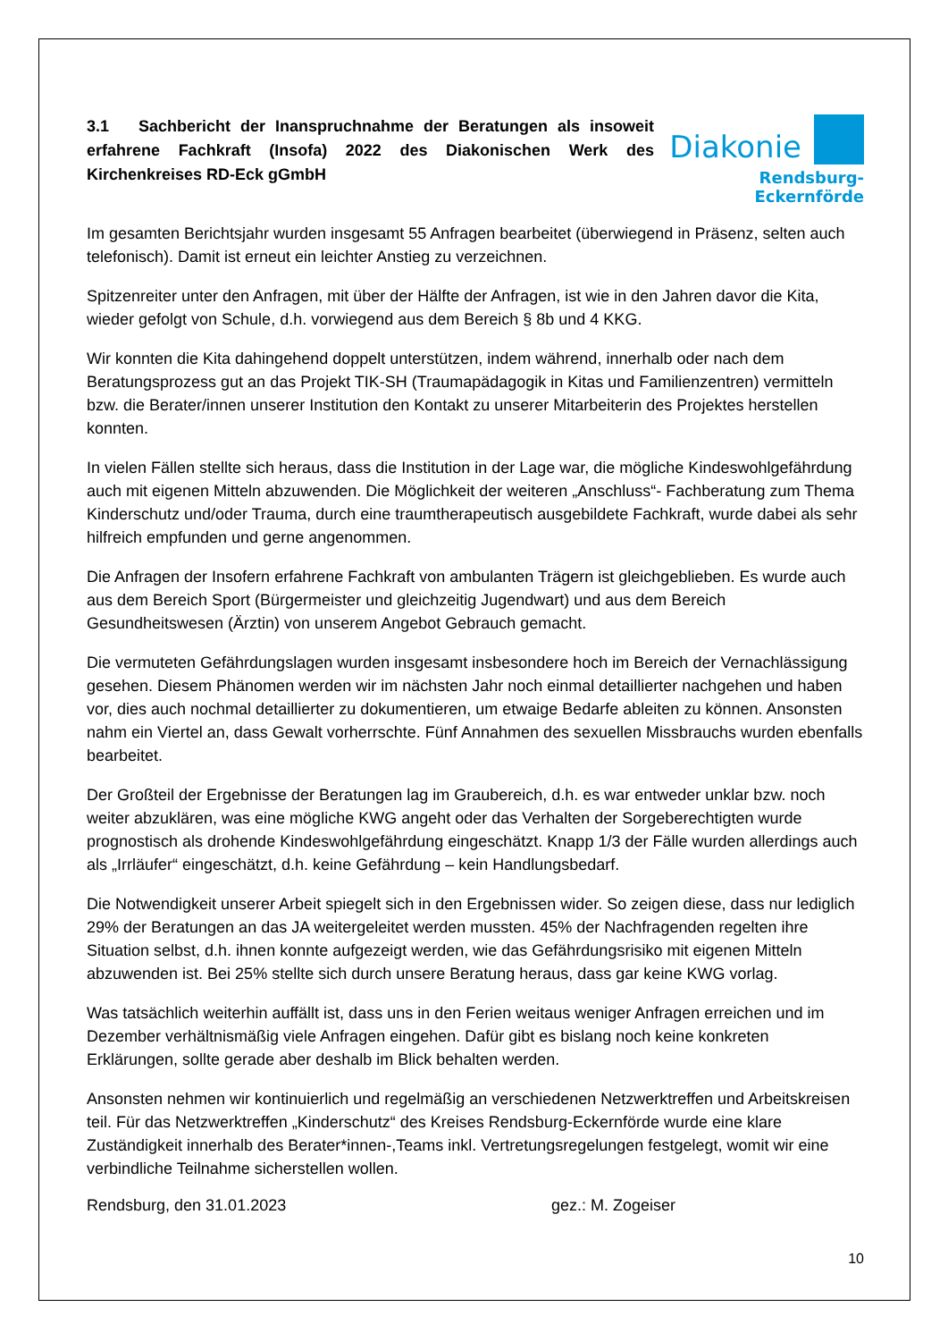3.1 Sachbericht der Inanspruchnahme der Beratungen als insoweit erfahrene Fachkraft (Insofa) 2022 des Diakonischen Werk des Kirchenkreises RD-Eck gGmbH
Diakonie
Rendsburg-Eckernförde
Im gesamten Berichtsjahr wurden insgesamt 55 Anfragen bearbeitet (überwiegend in Präsenz, selten auch telefonisch). Damit ist erneut ein leichter Anstieg zu verzeichnen.
Spitzenreiter unter den Anfragen, mit über der Hälfte der Anfragen, ist wie in den Jahren davor die Kita, wieder gefolgt von Schule, d.h. vorwiegend aus dem Bereich § 8b und 4 KKG.
Wir konnten die Kita dahingehend doppelt unterstützen, indem während, innerhalb oder nach dem Beratungsprozess gut an das Projekt TIK-SH (Traumapädagogik in Kitas und Familienzentren) vermitteln bzw. die Berater/innen unserer Institution den Kontakt zu unserer Mitarbeiterin des Projektes herstellen konnten.
In vielen Fällen stellte sich heraus, dass die Institution in der Lage war, die mögliche Kindeswohlgefährdung auch mit eigenen Mitteln abzuwenden. Die Möglichkeit der weiteren „Anschluss“- Fachberatung zum Thema Kinderschutz und/oder Trauma, durch eine traumtherapeutisch ausgebildete Fachkraft, wurde dabei als sehr hilfreich empfunden und gerne angenommen.
Die Anfragen der Insofern erfahrene Fachkraft von ambulanten Trägern ist gleichgeblieben. Es wurde auch aus dem Bereich Sport (Bürgermeister und gleichzeitig Jugendwart) und aus dem Bereich Gesundheitswesen (Ärztin) von unserem Angebot Gebrauch gemacht.
Die vermuteten Gefährdungslagen wurden insgesamt insbesondere hoch im Bereich der Vernachlässigung gesehen. Diesem Phänomen werden wir im nächsten Jahr noch einmal detaillierter nachgehen und haben vor, dies auch nochmal detaillierter zu dokumentieren, um etwaige Bedarfe ableiten zu können. Ansonsten nahm ein Viertel an, dass Gewalt vorherrschte. Fünf Annahmen des sexuellen Missbrauchs wurden ebenfalls bearbeitet.
Der Großteil der Ergebnisse der Beratungen lag im Graubereich, d.h. es war entweder unklar bzw. noch weiter abzuklären, was eine mögliche KWG angeht oder das Verhalten der Sorgeberechtigten wurde prognostisch als drohende Kindeswohlgefährdung eingeschätzt. Knapp 1/3 der Fälle wurden allerdings auch als „Irrläufer“ eingeschätzt, d.h. keine Gefährdung – kein Handlungsbedarf.
Die Notwendigkeit unserer Arbeit spiegelt sich in den Ergebnissen wider. So zeigen diese, dass nur lediglich 29% der Beratungen an das JA weitergeleitet werden mussten. 45% der Nachfragenden regelten ihre Situation selbst, d.h. ihnen konnte aufgezeigt werden, wie das Gefährdungsrisiko mit eigenen Mitteln abzuwenden ist. Bei 25% stellte sich durch unsere Beratung heraus, dass gar keine KWG vorlag.
Was tatsächlich weiterhin auffällt ist, dass uns in den Ferien weitaus weniger Anfragen erreichen und im Dezember verhältnismäßig viele Anfragen eingehen. Dafür gibt es bislang noch keine konkreten Erklärungen, sollte gerade aber deshalb im Blick behalten werden.
Ansonsten nehmen wir kontinuierlich und regelmäßig an verschiedenen Netzwerktreffen und Arbeitskreisen teil. Für das Netzwerktreffen „Kinderschutz“ des Kreises Rendsburg-Eckernförde wurde eine klare Zuständigkeit innerhalb des Berater*innen-,Teams inkl. Vertretungsregelungen festgelegt, womit wir eine verbindliche Teilnahme sicherstellen wollen.
Rendsburg, den 31.01.2023 gez.: M. Zogeiser
10